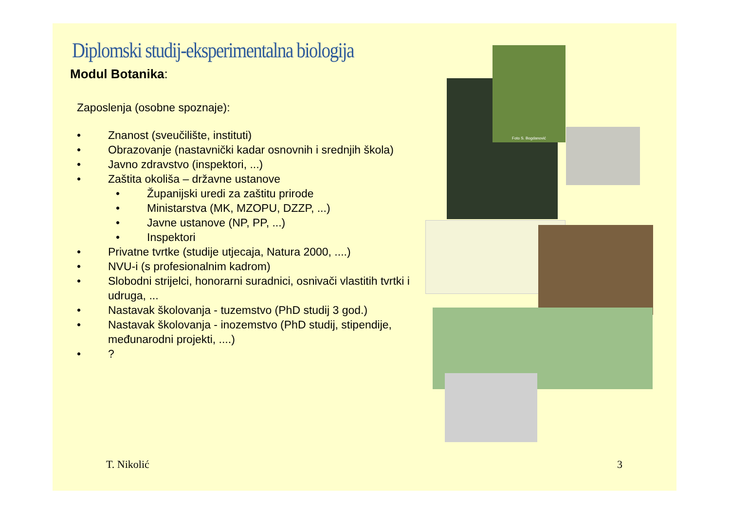Diplomski studij-eksperimentalna biologija
Modul Botanika:
Zaposlenja (osobne spoznaje):
• Znanost (sveučilište, instituti)
• Obrazovanje (nastavnički kadar osnovnih i srednjih škola)
• Javno zdravstvo (inspektori, ...)
• Zaštita okoliša – državne ustanove
• Županijski uredi za zaštitu prirode
• Ministarstva (MK, MZOPU, DZZP, ...)
• Javne ustanove (NP, PP, ...)
• Inspektori
• Privatne tvrtke (studije utjecaja, Natura 2000, ....)
• NVU-i (s profesionalnim kadrom)
• Slobodni strijelci, honorarni suradnici, osnivači vlastitih tvrtki i udruga, ...
• Nastavak školovanja - tuzemstvo (PhD studij 3 god.)
• Nastavak školovanja - inozemstvo (PhD studij, stipendije, međunarodni projekti, ....)
•?
Foto S. Bogdanović
T. Nikolić 3